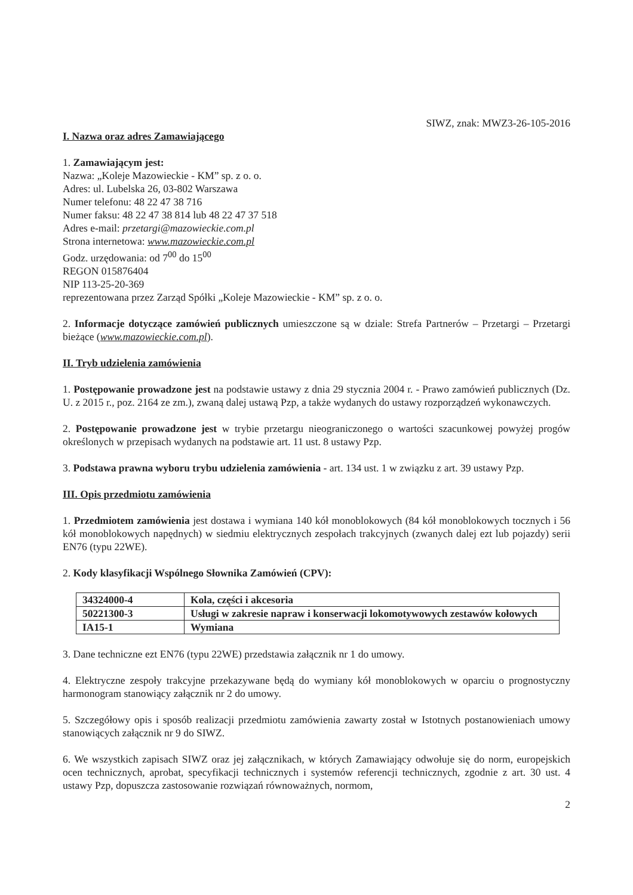SIWZ, znak: MWZ3-26-105-2016
I. Nazwa oraz adres Zamawiającego
1. Zamawiającym jest:
Nazwa: „Koleje Mazowieckie - KM” sp. z o. o.
Adres: ul. Lubelska 26, 03-802 Warszawa
Numer telefonu: 48 22 47 38 716
Numer faksu: 48 22 47 38 814 lub 48 22 47 37 518
Adres e-mail: przetargi@mazowieckie.com.pl
Strona internetowa: www.mazowieckie.com.pl
Godz. urzędowania: od 7<sup>00</sup> do 15<sup>00</sup>
REGON 015876404
NIP 113-25-20-369
reprezentowana przez Zarząd Spółki „Koleje Mazowieckie - KM” sp. z o. o.
2. Informacje dotyczące zamówień publicznych umieszczone są w dziale: Strefa Partnerów – Przetargi – Przetargi bieżące (www.mazowieckie.com.pl).
II. Tryb udzielenia zamówienia
1. Postępowanie prowadzone jest na podstawie ustawy z dnia 29 stycznia 2004 r. - Prawo zamówień publicznych (Dz. U. z 2015 r., poz. 2164 ze zm.), zwaną dalej ustawą Pzp, a także wydanych do ustawy rozporządzeń wykonawczych.
2. Postępowanie prowadzone jest w trybie przetargu nieograniczonego o wartości szacunkowej powyżej progów określonych w przepisach wydanych na podstawie art. 11 ust. 8 ustawy Pzp.
3. Podstawa prawna wyboru trybu udzielenia zamówienia - art. 134 ust. 1 w związku z art. 39 ustawy Pzp.
III. Opis przedmiotu zamówienia
1. Przedmiotem zamówienia jest dostawa i wymiana 140 kół monoblokowych (84 kół monoblokowych tocznych i 56 kół monoblokowych napędnych) w siedmiu elektrycznych zespołach trakcyjnych (zwanych dalej ezt lub pojazdy) serii EN76 (typu 22WE).
2. Kody klasyfikacji Wspólnego Słownika Zamówień (CPV):
| 34324000-4 | Kola, części i akcesoria |
| 50221300-3 | Usługi w zakresie napraw i konserwacji lokomotywowych zestawów kołowych |
| IA15-1 | Wymiana |
3. Dane techniczne ezt EN76 (typu 22WE) przedstawia załącznik nr 1 do umowy.
4. Elektryczne zespoły trakcyjne przekazywane będą do wymiany kół monoblokowych w oparciu o prognostyczny harmonogram stanowiący załącznik nr 2 do umowy.
5. Szczegółowy opis i sposób realizacji przedmiotu zamówienia zawarty został w Istotnych postanowieniach umowy stanowiących załącznik nr 9 do SIWZ.
6. We wszystkich zapisach SIWZ oraz jej załącznikach, w których Zamawiający odwołuje się do norm, europejskich ocen technicznych, aprobat, specyfikacji technicznych i systemów referencji technicznych, zgodnie z art. 30 ust. 4 ustawy Pzp, dopuszcza zastosowanie rozwiązań równoważnych, normom,
2